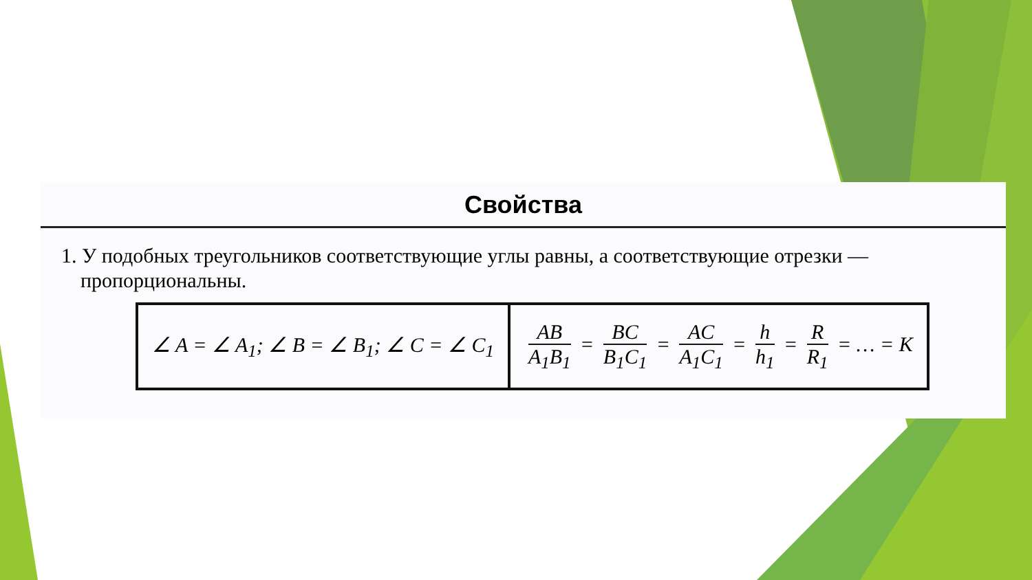Свойства
1. У подобных треугольников соответствующие углы равны, а соответствующие отрезки — пропорциональны.
| ∠ A = ∠ A<sub>1</sub>; ∠ B = ∠ B<sub>1</sub>; ∠ C = ∠ C<sub>1</sub> | AB A<sub>1</sub>B<sub>1</sub> = BC B<sub>1</sub>C<sub>1</sub> = AC A<sub>1</sub>C<sub>1</sub> = h h<sub>1</sub> = R R<sub>1</sub> = … = K |